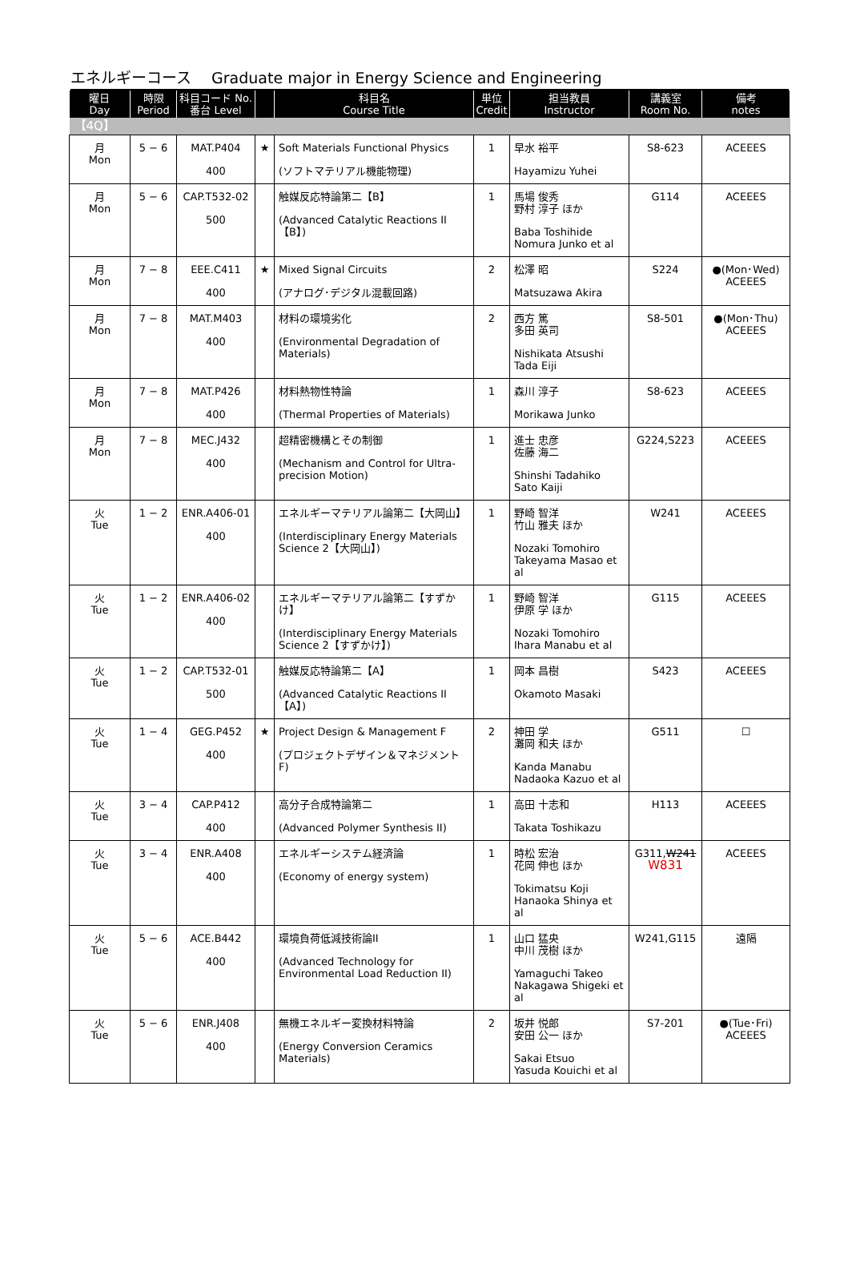エネルギーコース　 Graduate major in Energy Science and Engineering
| 曜日 Day | 時限 Period | 科目コード No. 番台 Level | | 科目名 Course Title | 単位 Credit | 担当教員 Instructor | 講義室 Room No. | 備考 notes |
| --- | --- | --- | --- | --- | --- | --- | --- | --- |
| 【4Q】 | | | | | | | | |
| 月 Mon | 5 − 6 | MAT.P404 400 | ★ | Soft Materials Functional Physics (ソフトマテリアル機能物理) | 1 | 早水 裕平 Hayamizu Yuhei | S8-623 | ACEEES |
| 月 Mon | 5 − 6 | CAP.T532-02 500 | | 触媒反応特論第二【B】 (Advanced Catalytic Reactions II【B】) | 1 | 馬場 俊秀 野村 淳子 ほか Baba Toshihide Nomura Junko et al | G114 | ACEEES |
| 月 Mon | 7 − 8 | EEE.C411 400 | ★ | Mixed Signal Circuits (アナログ･デジタル混載回路) | 2 | 松澤 昭 Matsuzawa Akira | S224 | ●(Mon･Wed) ACEEES |
| 月 Mon | 7 − 8 | MAT.M403 400 | | 材料の環境劣化 (Environmental Degradation of Materials) | 2 | 西方 篤 多田 英司 Nishikata Atsushi Tada Eiji | S8-501 | ●(Mon･Thu) ACEEES |
| 月 Mon | 7 − 8 | MAT.P426 400 | | 材料熱物性特論 (Thermal Properties of Materials) | 1 | 森川 淳子 Morikawa Junko | S8-623 | ACEEES |
| 月 Mon | 7 − 8 | MEC.J432 400 | | 超精密機構とその制御 (Mechanism and Control for Ultra-precision Motion) | 1 | 進士 忠彦 佐藤 海二 Shinshi Tadahiko Sato Kaiji | G224,S223 | ACEEES |
| 火 Tue | 1 − 2 | ENR.A406-01 400 | | エネルギーマテリアル論第二【大岡山】 (Interdisciplinary Energy Materials Science 2【大岡山】) | 1 | 野崎 智洋 竹山 雅夫 ほか Nozaki Tomohiro Takeyama Masao et al | W241 | ACEEES |
| 火 Tue | 1 − 2 | ENR.A406-02 400 | | エネルギーマテリアル論第二【すずかけ】 (Interdisciplinary Energy Materials Science 2【すずかけ】) | 1 | 野崎 智洋 伊原 学 ほか Nozaki Tomohiro Ihara Manabu et al | G115 | ACEEES |
| 火 Tue | 1 − 2 | CAP.T532-01 500 | | 触媒反応特論第二【A】 (Advanced Catalytic Reactions II【A】) | 1 | 岡本 昌樹 Okamoto Masaki | S423 | ACEEES |
| 火 Tue | 1 − 4 | GEG.P452 400 | ★ | Project Design & Management F (プロジェクトデザイン＆マネジメント F) | 2 | 神田 学 灘岡 和夫 ほか Kanda Manabu Nadaoka Kazuo et al | G511 | ☐ |
| 火 Tue | 3 − 4 | CAP.P412 400 | | 高分子合成特論第二 (Advanced Polymer Synthesis II) | 1 | 高田 十志和 Takata Toshikazu | H113 | ACEEES |
| 火 Tue | 3 − 4 | ENR.A408 400 | | エネルギーシステム経済論 (Economy of energy system) | 1 | 時松 宏治 花岡 伸也 ほか Tokimatsu Koji Hanaoka Shinya et al | G311, W241 W831 | ACEEES |
| 火 Tue | 5 − 6 | ACE.B442 400 | | 環境負荷低減技術論II (Advanced Technology for Environmental Load Reduction II) | 1 | 山口 猛央 中川 茂樹 ほか Yamaguchi Takeo Nakagawa Shigeki et al | W241,G115 | 遠隔 |
| 火 Tue | 5 − 6 | ENR.J408 400 | | 無機エネルギー変換材料特論 (Energy Conversion Ceramics Materials) | 2 | 坂井 悦郎 安田 公一 ほか Sakai Etsuo Yasuda Kouichi et al | S7-201 | ●(Tue･Fri) ACEEES |